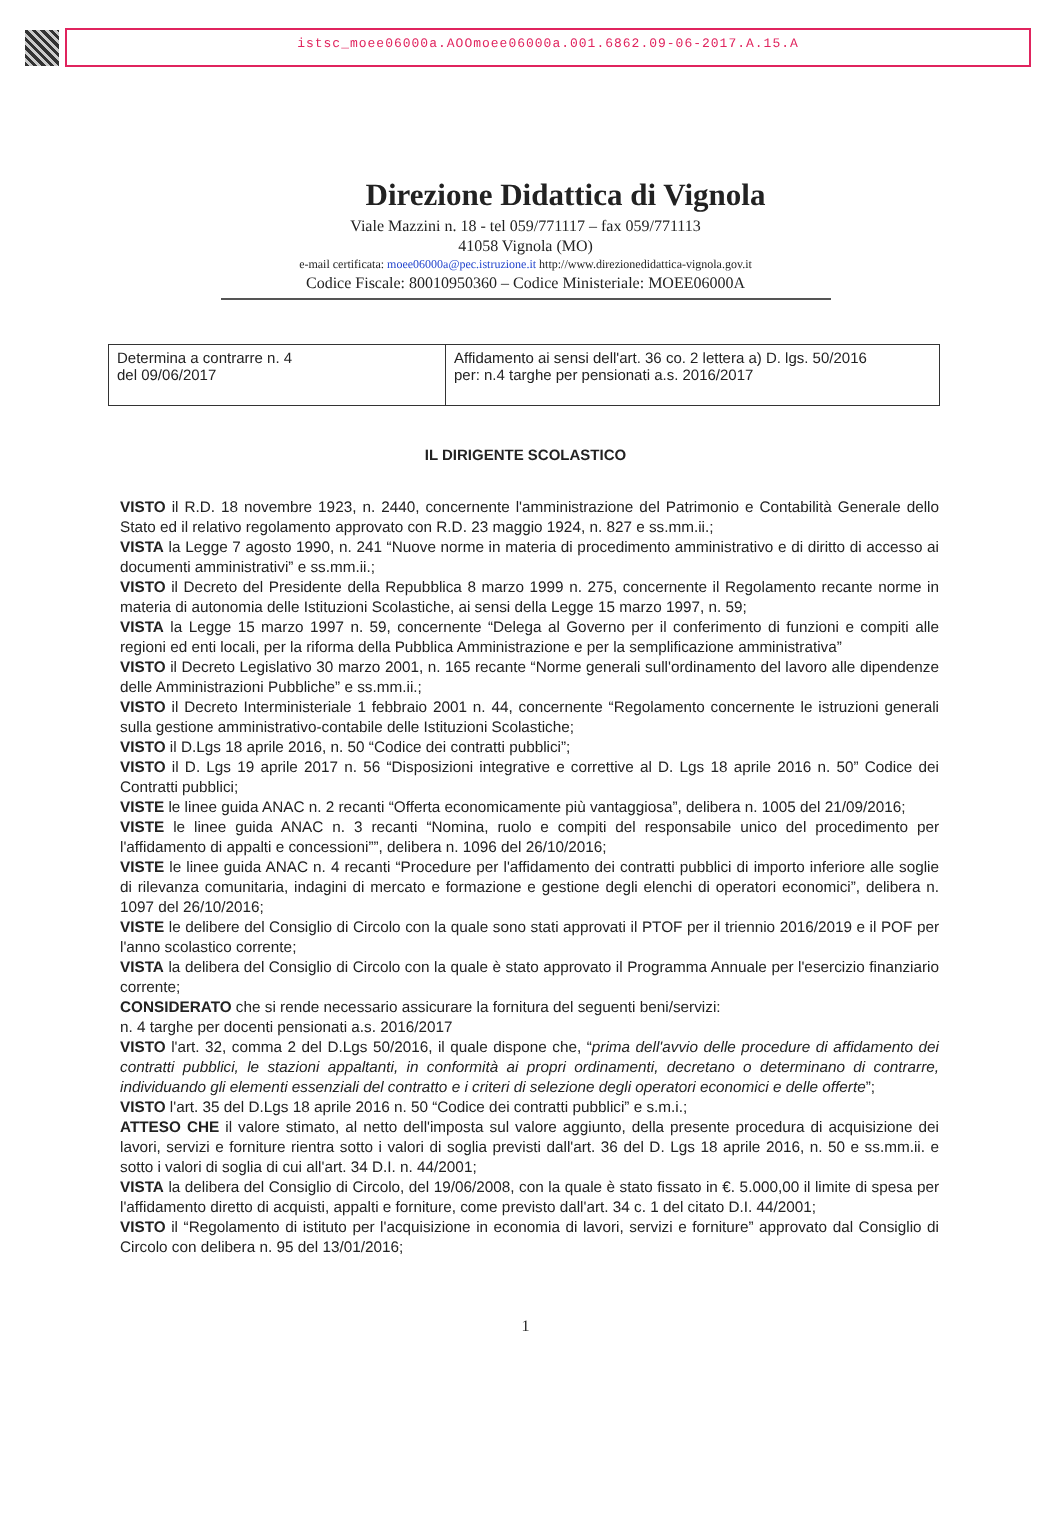istsc_moee06000a.AOOmoee06000a.001.6862.09-06-2017.A.15.A
Direzione Didattica di Vignola
Viale Mazzini n. 18 - tel 059/771117 – fax 059/771113
41058 Vignola (MO)
e-mail certificata: moee06000a@pec.istruzione.it http://www.direzionedidattica-vignola.gov.it
Codice Fiscale: 80010950360 – Codice Ministeriale: MOEE06000A
| Determina a contrarre n. 4 del 09/06/2017 | Affidamento ai sensi dell'art. 36 co. 2 lettera a) D. lgs. 50/2016 per: n.4 targhe per pensionati a.s. 2016/2017 |
IL DIRIGENTE SCOLASTICO
VISTO il R.D. 18 novembre 1923, n. 2440, concernente l'amministrazione del Patrimonio e Contabilità Generale dello Stato ed il relativo regolamento approvato con R.D. 23 maggio 1924, n. 827 e ss.mm.ii.;
VISTA la Legge 7 agosto 1990, n. 241 “Nuove norme in materia di procedimento amministrativo e di diritto di accesso ai documenti amministrativi” e ss.mm.ii.;
VISTO il Decreto del Presidente della Repubblica 8 marzo 1999 n. 275, concernente il Regolamento recante norme in materia di autonomia delle Istituzioni Scolastiche, ai sensi della Legge 15 marzo 1997, n. 59;
VISTA la Legge 15 marzo 1997 n. 59, concernente “Delega al Governo per il conferimento di funzioni e compiti alle regioni ed enti locali, per la riforma della Pubblica Amministrazione e per la semplificazione amministrativa”
VISTO il Decreto Legislativo 30 marzo 2001, n. 165 recante “Norme generali sull'ordinamento del lavoro alle dipendenze delle Amministrazioni Pubbliche” e ss.mm.ii.;
VISTO il Decreto Interministeriale 1 febbraio 2001 n. 44, concernente “Regolamento concernente le istruzioni generali sulla gestione amministrativo-contabile delle Istituzioni Scolastiche;
VISTO il D.Lgs 18 aprile 2016, n. 50 “Codice dei contratti pubblici”;
VISTO il D. Lgs 19 aprile 2017 n. 56 “Disposizioni integrative e correttive al D. Lgs 18 aprile 2016 n. 50” Codice dei Contratti pubblici;
VISTE le linee guida ANAC n. 2 recanti “Offerta economicamente più vantaggiosa”, delibera n. 1005 del 21/09/2016;
VISTE le linee guida ANAC n. 3 recanti “Nomina, ruolo e compiti del responsabile unico del procedimento per l'affidamento di appalti e concessioni””, delibera n. 1096 del 26/10/2016;
VISTE le linee guida ANAC n. 4 recanti “Procedure per l'affidamento dei contratti pubblici di importo inferiore alle soglie di rilevanza comunitaria, indagini di mercato e formazione e gestione degli elenchi di operatori economici”, delibera n. 1097 del 26/10/2016;
VISTE le delibere del Consiglio di Circolo con la quale sono stati approvati il PTOF per il triennio 2016/2019 e il POF per l'anno scolastico corrente;
VISTA la delibera del Consiglio di Circolo con la quale è stato approvato il Programma Annuale per l'esercizio finanziario corrente;
CONSIDERATO che si rende necessario assicurare la fornitura del seguenti beni/servizi:
n. 4 targhe per docenti pensionati a.s. 2016/2017
VISTO l'art. 32, comma 2 del D.Lgs 50/2016, il quale dispone che, “prima dell'avvio delle procedure di affidamento dei contratti pubblici, le stazioni appaltanti, in conformità ai propri ordinamenti, decretano o determinano di contrarre, individuando gli elementi essenziali del contratto e i criteri di selezione degli operatori economici e delle offerte”;
VISTO l'art. 35 del D.Lgs 18 aprile 2016 n. 50 “Codice dei contratti pubblici” e s.m.i.;
ATTESO CHE il valore stimato, al netto dell'imposta sul valore aggiunto, della presente procedura di acquisizione dei lavori, servizi e forniture rientra sotto i valori di soglia previsti dall'art. 36 del D. Lgs 18 aprile 2016, n. 50 e ss.mm.ii. e sotto i valori di soglia di cui all'art. 34 D.I. n. 44/2001;
VISTA la delibera del Consiglio di Circolo, del 19/06/2008, con la quale è stato fissato in €. 5.000,00 il limite di spesa per l'affidamento diretto di acquisti, appalti e forniture, come previsto dall'art. 34 c. 1 del citato D.I. 44/2001;
VISTO il “Regolamento di istituto per l'acquisizione in economia di lavori, servizi e forniture” approvato dal Consiglio di Circolo con delibera n. 95 del 13/01/2016;
1